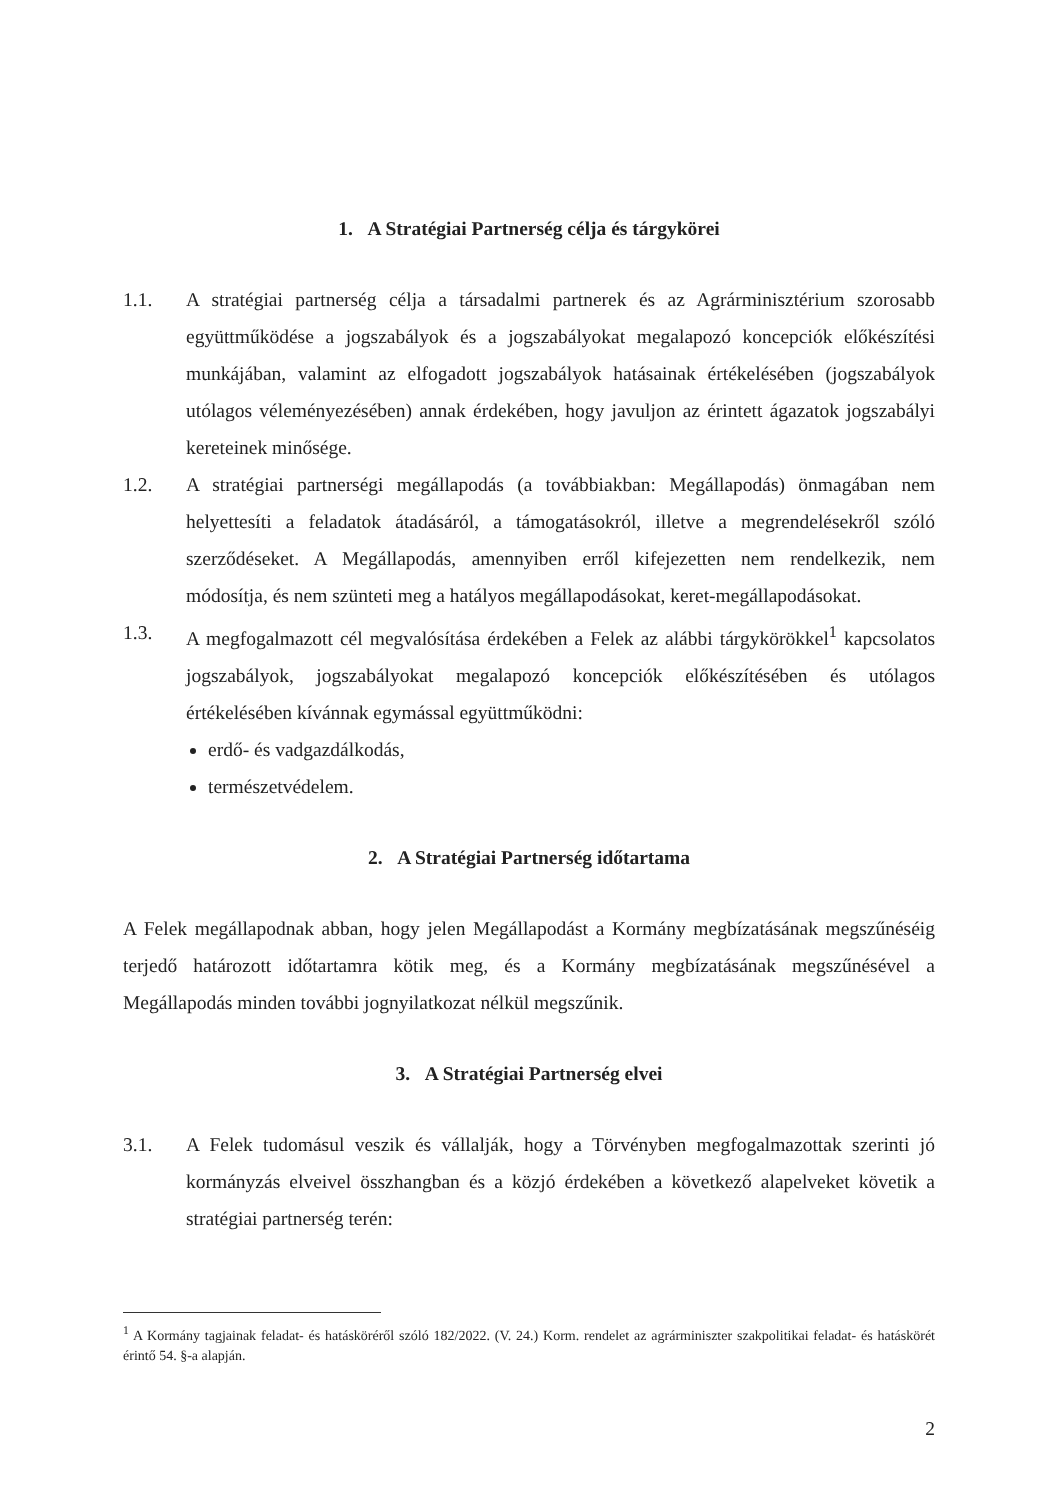1. A Stratégiai Partnerség célja és tárgykörei
1.1. A stratégiai partnerség célja a társadalmi partnerek és az Agrárminisztérium szorosabb együttműködése a jogszabályok és a jogszabályokat megalapozó koncepciók előkészítési munkájában, valamint az elfogadott jogszabályok hatásainak értékelésében (jogszabályok utólagos véleményezésében) annak érdekében, hogy javuljon az érintett ágazatok jogszabályi kereteinek minősége.
1.2. A stratégiai partnerségi megállapodás (a továbbiakban: Megállapodás) önmagában nem helyettesíti a feladatok átadásáról, a támogatásokról, illetve a megrendelésekről szóló szerződéseket. A Megállapodás, amennyiben erről kifejezetten nem rendelkezik, nem módosítja, és nem szünteti meg a hatályos megállapodásokat, keret-megállapodásokat.
1.3. A megfogalmazott cél megvalósítása érdekében a Felek az alábbi tárgykörökkel<sup>1</sup> kapcsolatos jogszabályok, jogszabályokat megalapozó koncepciók előkészítésében és utólagos értékelésében kívánnak egymással együttműködni:
erdő- és vadgazdálkodás,
természetvédelem.
2. A Stratégiai Partnerség időtartama
A Felek megállapodnak abban, hogy jelen Megállapodást a Kormány megbízatásának megszűnéséig terjedő határozott időtartamra kötik meg, és a Kormány megbízatásának megszűnésével a Megállapodás minden további jognyilatkozat nélkül megszűnik.
3. A Stratégiai Partnerség elvei
3.1. A Felek tudomásul veszik és vállalják, hogy a Törvényben megfogalmazottak szerinti jó kormányzás elveivel összhangban és a közjó érdekében a következő alapelveket követik a stratégiai partnerség terén:
<sup>1</sup> A Kormány tagjainak feladat- és hatásköréről szóló 182/2022. (V. 24.) Korm. rendelet az agrárminiszter szakpolitikai feladat- és hatáskörét érintő 54. §-a alapján.
2